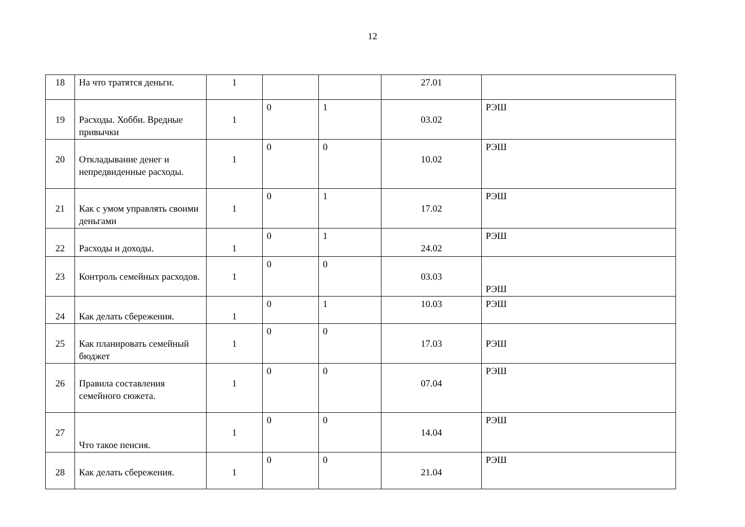12
| 18 | На что тратятся деньги. | 1 | | | 27.01 | |
| 19 | Расходы. Хобби. Вредные привычки | 1 | 0 | 1 | 03.02 | РЭШ |
| 20 | Откладывание денег и непредвиденные расходы. | 1 | 0 | 0 | 10.02 | РЭШ |
| 21 | Как с умом управлять своими деньгами | 1 | 0 | 1 | 17.02 | РЭШ |
| 22 | Расходы и доходы. | 1 | 0 | 1 | 24.02 | РЭШ |
| 23 | Контроль семейных расходов. | 1 | 0 | 0 | 03.03 | РЭШ |
| 24 | Как делать сбережения. | 1 | 0 | 1 | 10.03 | РЭШ |
| 25 | Как планировать семейный бюджет | 1 | 0 | 0 | 17.03 | РЭШ |
| 26 | Правила составления семейного сюжета. | 1 | 0 | 0 | 07.04 | РЭШ |
| 27 | Что такое пенсия. | 1 | 0 | 0 | 14.04 | РЭШ |
| 28 | Как делать сбережения. | 1 | 0 | 0 | 21.04 | РЭШ |